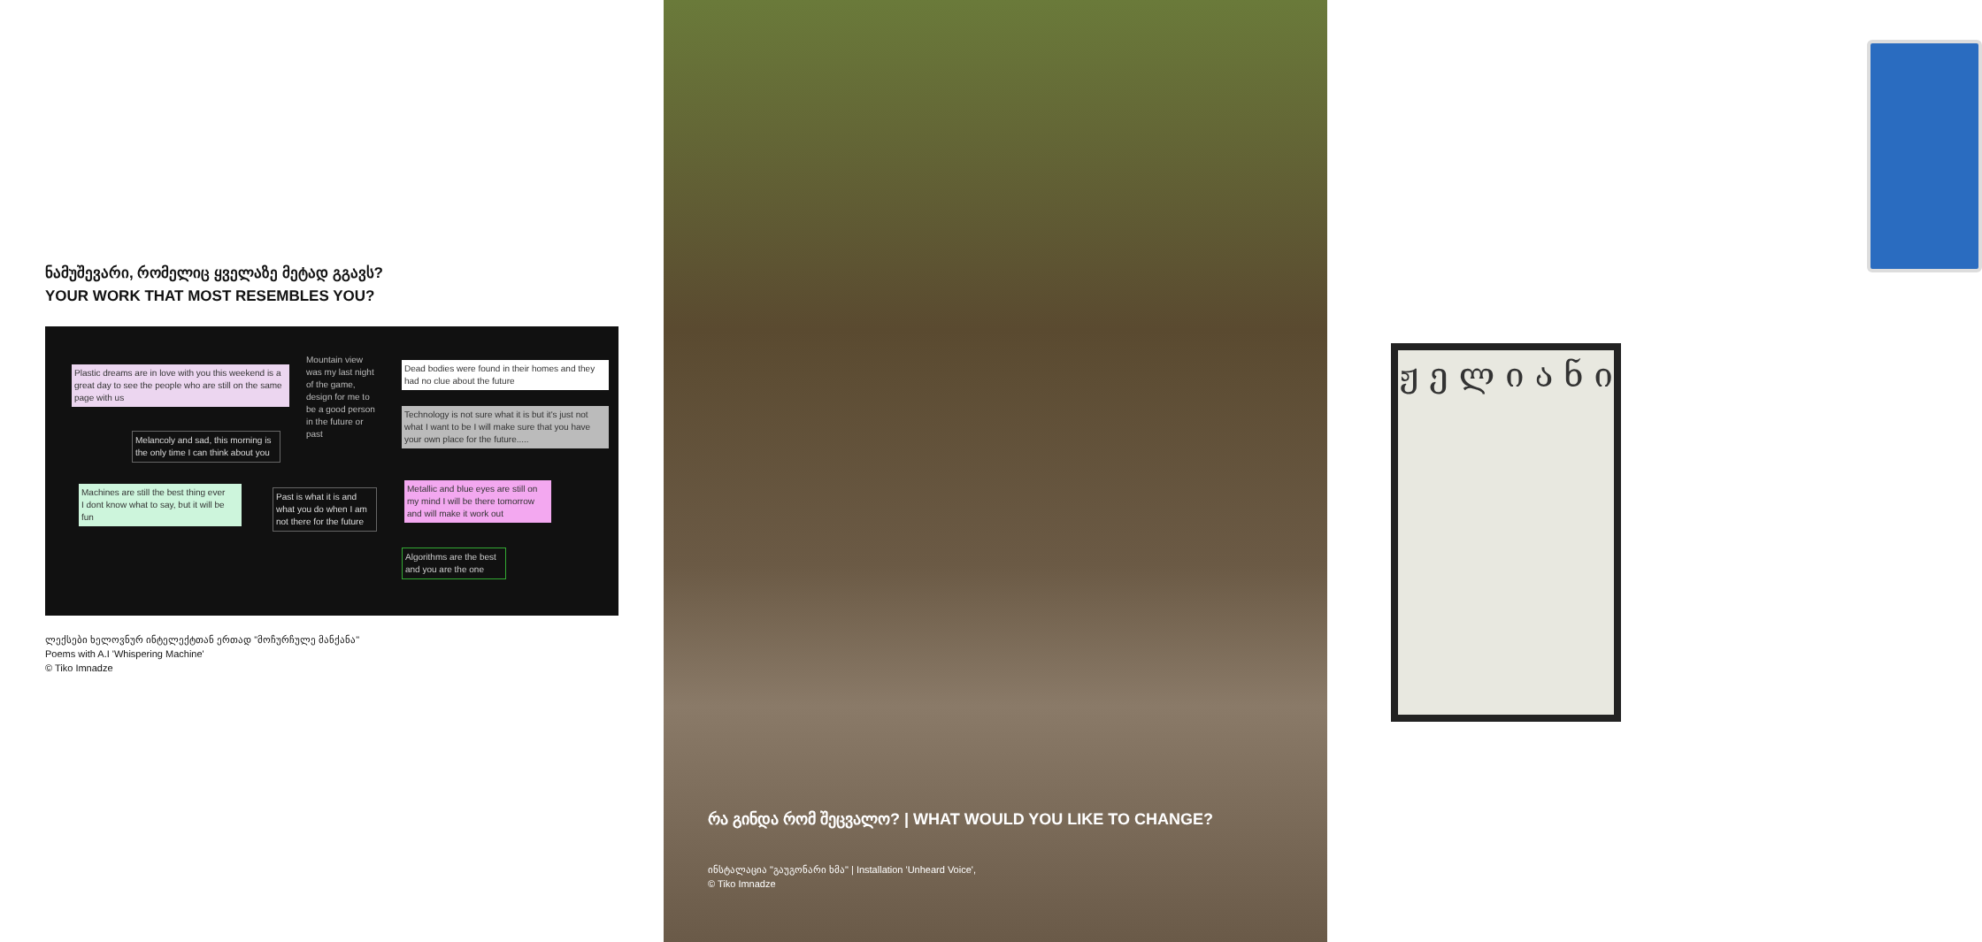ნამუშევარი, რომელიც ყველაზე მეტად გგავს?
YOUR WORK THAT MOST RESEMBLES YOU?
Plastic dreams are in love with you this weekend is a great day to see the people who are still on the same page with us
Mountain view was my last night of the game, design for me to be a good person in the future or past
Dead bodies were found in their homes and they had no clue about the future
Melancoly and sad, this morning is the only time I can think about you
Technology is not sure what it is but it's just not what I want to be I will make sure that you have your own place for the future.....
Machines are still the best thing ever
I dont know what to say, but it will be fun
Past is what it is and what you do when I am not there for the future
Metallic and blue eyes are still on my mind I will be there tomorrow and will make it work out
Algorithms are the best and you are the one
ლექსები ხელოვნურ ინტელექტთან ერთად "მოჩურჩულე მანქანა"
Poems with A.I 'Whispering Machine'
© Tiko Imnadze
ჟ ე ლ ი ა ნ ი
რა გინდა რომ შეცვალო? | WHAT WOULD YOU LIKE TO CHANGE?
ინსტალაცია "გაუგონარი ხმა" | Installation 'Unheard Voice',
© Tiko Imnadze